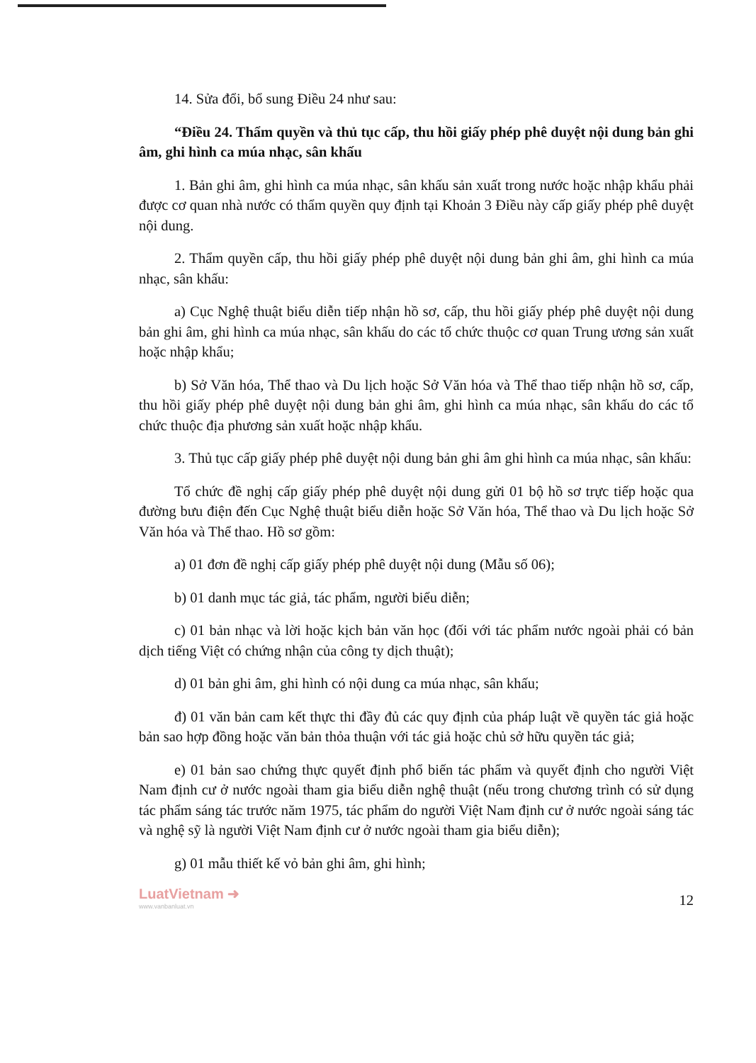14. Sửa đổi, bổ sung Điều 24 như sau:
“Điều 24. Thẩm quyền và thủ tục cấp, thu hồi giấy phép phê duyệt nội dung bản ghi âm, ghi hình ca múa nhạc, sân khấu
1. Bản ghi âm, ghi hình ca múa nhạc, sân khấu sản xuất trong nước hoặc nhập khẩu phải được cơ quan nhà nước có thẩm quyền quy định tại Khoản 3 Điều này cấp giấy phép phê duyệt nội dung.
2. Thẩm quyền cấp, thu hồi giấy phép phê duyệt nội dung bản ghi âm, ghi hình ca múa nhạc, sân khấu:
a) Cục Nghệ thuật biểu diễn tiếp nhận hồ sơ, cấp, thu hồi giấy phép phê duyệt nội dung bản ghi âm, ghi hình ca múa nhạc, sân khấu do các tổ chức thuộc cơ quan Trung ương sản xuất hoặc nhập khẩu;
b) Sở Văn hóa, Thể thao và Du lịch hoặc Sở Văn hóa và Thể thao tiếp nhận hồ sơ, cấp, thu hồi giấy phép phê duyệt nội dung bản ghi âm, ghi hình ca múa nhạc, sân khấu do các tổ chức thuộc địa phương sản xuất hoặc nhập khẩu.
3. Thủ tục cấp giấy phép phê duyệt nội dung bản ghi âm ghi hình ca múa nhạc, sân khấu:
Tổ chức đề nghị cấp giấy phép phê duyệt nội dung gửi 01 bộ hồ sơ trực tiếp hoặc qua đường bưu điện đến Cục Nghệ thuật biểu diễn hoặc Sở Văn hóa, Thể thao và Du lịch hoặc Sở Văn hóa và Thể thao. Hồ sơ gồm:
a) 01 đơn đề nghị cấp giấy phép phê duyệt nội dung (Mẫu số 06);
b) 01 danh mục tác giả, tác phẩm, người biểu diễn;
c) 01 bản nhạc và lời hoặc kịch bản văn học (đối với tác phẩm nước ngoài phải có bản dịch tiếng Việt có chứng nhận của công ty dịch thuật);
d) 01 bản ghi âm, ghi hình có nội dung ca múa nhạc, sân khấu;
đ) 01 văn bản cam kết thực thi đầy đủ các quy định của pháp luật về quyền tác giả hoặc bản sao hợp đồng hoặc văn bản thỏa thuận với tác giả hoặc chủ sở hữu quyền tác giả;
e) 01 bản sao chứng thực quyết định phổ biến tác phẩm và quyết định cho người Việt Nam định cư ở nước ngoài tham gia biểu diễn nghệ thuật (nếu trong chương trình có sử dụng tác phẩm sáng tác trước năm 1975, tác phẩm do người Việt Nam định cư ở nước ngoài sáng tác và nghệ sỹ là người Việt Nam định cư ở nước ngoài tham gia biểu diễn);
g) 01 mẫu thiết kế vỏ bản ghi âm, ghi hình;
LuatVietnam ➜
www.vanbanluat.vn
12